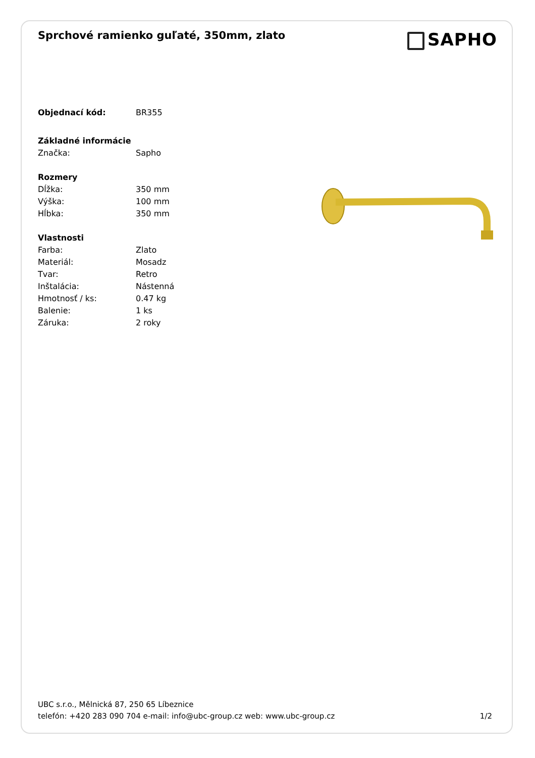Sprchové ramienko guľaté, 350mm, zlato
SAPHO
| Objednací kód: | BR355 |
| Základné informácie | |
| Značka: | Sapho |
| Rozmery | |
| Dĺžka: | 350 mm |
| Výška: | 100 mm |
| Hĺbka: | 350 mm |
| Vlastnosti | |
| Farba: | Zlato |
| Materiál: | Mosadz |
| Tvar: | Retro |
| Inštalácia: | Nástenná |
| Hmotnosť / ks: | 0.47 kg |
| Balenie: | 1 ks |
| Záruka: | 2 roky |
UBC s.r.o., Mělnická 87, 250 65 Líbeznice
telefón: +420 283 090 704 e-mail: info@ubc-group.cz web: www.ubc-group.cz
1/2